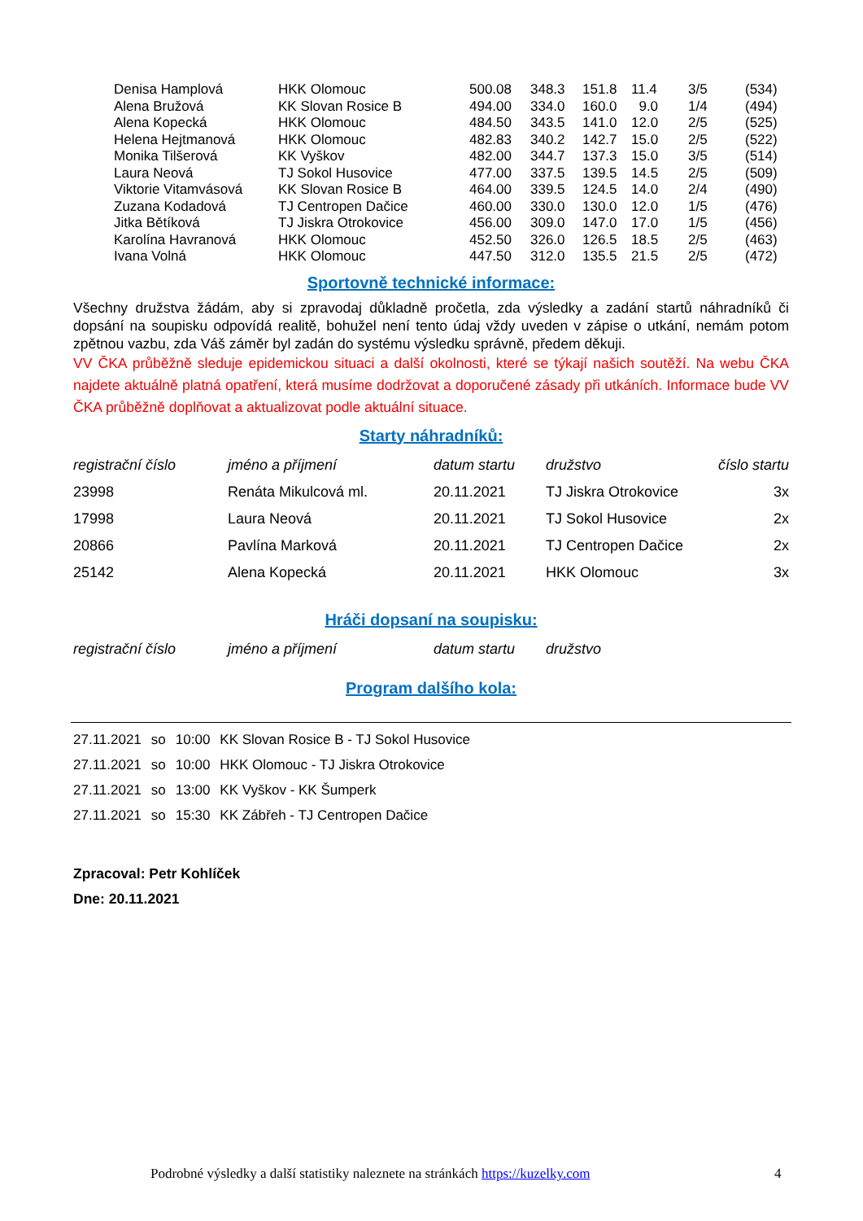| Denisa Hamplová | HKK Olomouc | 500.08 | 348.3 | 151.8 | 11.4 | 3/5 | (534) |
| Alena Bružová | KK Slovan Rosice B | 494.00 | 334.0 | 160.0 | 9.0 | 1/4 | (494) |
| Alena Kopecká | HKK Olomouc | 484.50 | 343.5 | 141.0 | 12.0 | 2/5 | (525) |
| Helena Hejtmanová | HKK Olomouc | 482.83 | 340.2 | 142.7 | 15.0 | 2/5 | (522) |
| Monika Tilšerová | KK Vyškov | 482.00 | 344.7 | 137.3 | 15.0 | 3/5 | (514) |
| Laura Neová | TJ Sokol Husovice | 477.00 | 337.5 | 139.5 | 14.5 | 2/5 | (509) |
| Viktorie Vitamvásová | KK Slovan Rosice B | 464.00 | 339.5 | 124.5 | 14.0 | 2/4 | (490) |
| Zuzana Kodadová | TJ Centropen Dačice | 460.00 | 330.0 | 130.0 | 12.0 | 1/5 | (476) |
| Jitka Bětíková | TJ Jiskra Otrokovice | 456.00 | 309.0 | 147.0 | 17.0 | 1/5 | (456) |
| Karolína Havranová | HKK Olomouc | 452.50 | 326.0 | 126.5 | 18.5 | 2/5 | (463) |
| Ivana Volná | HKK Olomouc | 447.50 | 312.0 | 135.5 | 21.5 | 2/5 | (472) |
Sportovně technické informace:
Všechny družstva žádám, aby si zpravodaj důkladně pročetla, zda výsledky a zadání startů náhradníků či dopsání na soupisku odpovídá realitě, bohužel není tento údaj vždy uveden v zápise o utkání, nemám potom zpětnou vazbu, zda Váš záměr byl zadán do systému výsledku správně, předem děkuji.
VV ČKA průběžně sleduje epidemickou situaci a další okolnosti, které se týkají našich soutěží. Na webu ČKA najdete aktuálně platná opatření, která musíme dodržovat a doporučené zásady při utkáních. Informace bude VV ČKA průběžně doplňovat a aktualizovat podle aktuální situace.
Starty náhradníků:
| registrační číslo | jméno a příjmení | datum startu | družstvo | číslo startu |
| --- | --- | --- | --- | --- |
| 23998 | Renáta Mikulcová ml. | 20.11.2021 | TJ Jiskra Otrokovice | 3x |
| 17998 | Laura Neová | 20.11.2021 | TJ Sokol Husovice | 2x |
| 20866 | Pavlína Marková | 20.11.2021 | TJ Centropen Dačice | 2x |
| 25142 | Alena Kopecká | 20.11.2021 | HKK Olomouc | 3x |
Hráči dopsaní na soupisku:
| registrační číslo | jméno a příjmení | datum startu | družstvo |
| --- | --- | --- | --- |
Program dalšího kola:
| 27.11.2021 | so | 10:00 | KK Slovan Rosice B - TJ Sokol Husovice |
| 27.11.2021 | so | 10:00 | HKK Olomouc - TJ Jiskra Otrokovice |
| 27.11.2021 | so | 13:00 | KK Vyškov - KK Šumperk |
| 27.11.2021 | so | 15:30 | KK Zábřeh - TJ Centropen Dačice |
Zpracoval: Petr Kohlíček
Dne: 20.11.2021
Podrobné výsledky a další statistiky naleznete na stránkách https://kuzelky.com
4